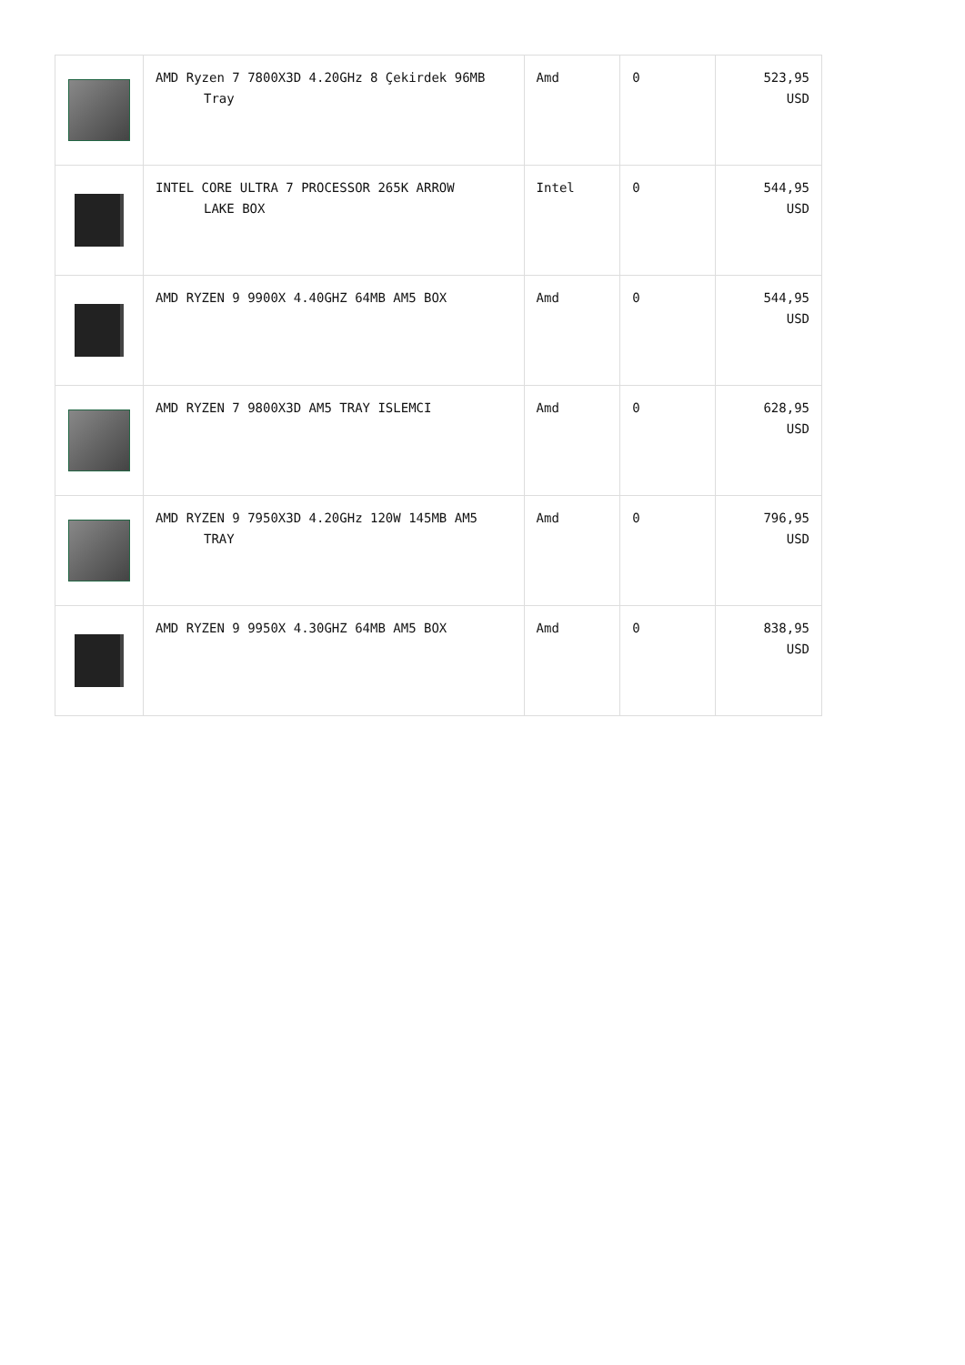| | AMD Ryzen 7 7800X3D 4.20GHz 8 Çekirdek 96MB Tray | Amd | 0 | 523,95 USD |
| | INTEL CORE ULTRA 7 PROCESSOR 265K ARROW LAKE BOX | Intel | 0 | 544,95 USD |
| | AMD RYZEN 9 9900X 4.40GHZ 64MB AM5 BOX | Amd | 0 | 544,95 USD |
| | AMD RYZEN 7 9800X3D AM5 TRAY ISLEMCI | Amd | 0 | 628,95 USD |
| | AMD RYZEN 9 7950X3D 4.20GHz 120W 145MB AM5 TRAY | Amd | 0 | 796,95 USD |
| | AMD RYZEN 9 9950X 4.30GHZ 64MB AM5 BOX | Amd | 0 | 838,95 USD |